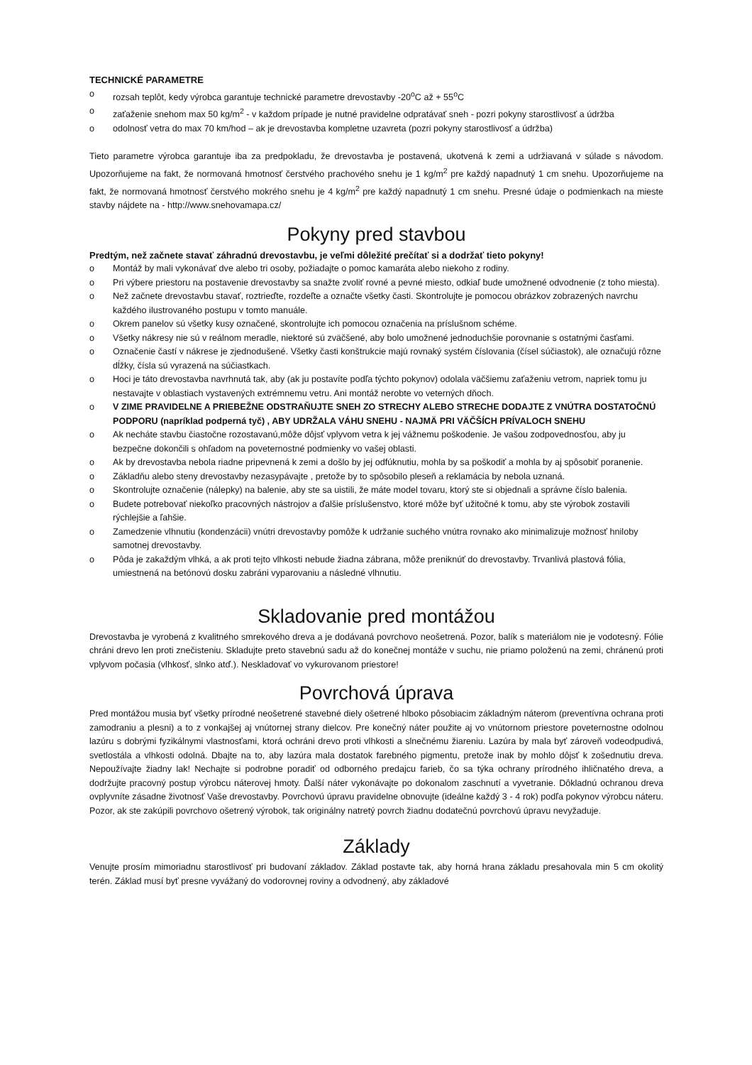TECHNICKÉ PARAMETRE
o rozsah teplôt, kedy výrobca garantuje technické parametre drevostavby -20<sup>o</sup>C až + 55<sup>o</sup>C
o zaťaženie snehom max 50 kg/m<sup>2</sup> - v každom prípade je nutné pravidelne odpratávať sneh - pozri pokyny starostlivosť a údržba
o odolnosť vetra do max 70 km/hod – ak je drevostavba kompletne uzavreta (pozri pokyny starostlivosť a údržba)
Tieto parametre výrobca garantuje iba za predpokladu, že drevostavba je postavená, ukotvená k zemi a udržiavaná v súlade s návodom. Upozorňujeme na fakt, že normovaná hmotnosť čerstvého prachového snehu je 1 kg/m<sup>2</sup> pre každý napadnutý 1 cm snehu. Upozorňujeme na fakt, že normovaná hmotnosť čerstvého mokrého snehu je 4 kg/m<sup>2</sup> pre každý napadnutý 1 cm snehu. Presné údaje o podmienkach na mieste stavby nájdete na - http://www.snehovamapa.cz/
Pokyny pred stavbou
Predtým, než začnete stavať záhradnú drevostavbu, je veľmi dôležité prečítať si a dodržať tieto pokyny!
o Montáž by mali vykonávať dve alebo tri osoby, požiadajte o pomoc kamaráta alebo niekoho z rodiny.
o Pri výbere priestoru na postavenie drevostavby sa snažte zvoliť rovné a pevné miesto, odkiaľ bude umožnené odvodnenie (z toho miesta).
o Než začnete drevostavbu stavať, roztrieďte, rozdeľte a označte všetky časti. Skontrolujte je pomocou obrázkov zobrazených navrchu každého ilustrovaného postupu v tomto manuále.
o Okrem panelov sú všetky kusy označené, skontrolujte ich pomocou označenia na príslušnom schéme.
o Všetky nákresy nie sú v reálnom meradle, niektoré sú zväčšené, aby bolo umožnené jednoduchšie porovnanie s ostatnými časťami.
o Označenie častí v nákrese je zjednodušené. Všetky časti konštrukcie majú rovnaký systém číslovania (čísel súčiastok), ale označujú rôzne dĺžky, čísla sú vyrazená na súčiastkach.
o Hoci je táto drevostavba navrhnutá tak, aby (ak ju postavíte podľa týchto pokynov) odolala väčšiemu zaťaženiu vetrom, napriek tomu ju nestavajte v oblastiach vystavených extrémnemu vetru. Ani montáž nerobte vo veterných dňoch.
o V ZIME PRAVIDELNE A PRIEBEŽNE ODSTRAŇUJTE SNEH ZO STRECHY ALEBO STRECHE DODAJTE Z VNÚTRA DOSTATOČNÚ PODPORU (napríklad podperná tyč) , ABY UDRŽALA VÁHU SNEHU - NAJMÄ PRI VÄČŠÍCH PRÍVALOCH SNEHU
o Ak necháte stavbu čiastočne rozostavanú,môže dôjsť vplyvom vetra k jej vážnemu poškodenie. Je vašou zodpovednosťou, aby ju bezpečne dokončili s ohľadom na poveternostné podmienky vo vašej oblasti.
o Ak by drevostavba nebola riadne pripevnená k zemi a došlo by jej odfúknutiu, mohla by sa poškodiť a mohla by aj spôsobiť poranenie.
o Základňu alebo steny drevostavby nezasypávajte , pretože by to spôsobilo pleseň a reklamácia by nebola uznaná.
o Skontrolujte označenie (nálepky) na balenie, aby ste sa uistili, že máte model tovaru, ktorý ste si objednali a správne číslo balenia.
o Budete potrebovať niekoľko pracovných nástrojov a ďalšie príslušenstvo, ktoré môže byť užitočné k tomu, aby ste výrobok zostavili rýchlejšie a ľahšie.
o Zamedzenie vlhnutiu (kondenzácii) vnútri drevostavby pomôže k udržanie suchého vnútra rovnako ako minimalizuje možnosť hniloby samotnej drevostavby.
o Pôda je zakaždým vlhká, a ak proti tejto vlhkosti nebude žiadna zábrana, môže preniknúť do drevostavby. Trvanlivá plastová fólia, umiestnená na betónovú dosku zabráni vyparovaniu a následné vlhnutiu.
Skladovanie pred montážou
Drevostavba je vyrobená z kvalitného smrekového dreva a je dodávaná povrchovo neošetrená. Pozor, balík s materiálom nie je vodotesný. Fólie chráni drevo len proti znečisteniu. Skladujte preto stavebnú sadu až do konečnej montáže v suchu, nie priamo položenú na zemi, chránenú proti vplyvom počasia (vlhkosť, slnko atď.). Neskladovať vo vykurovanom priestore!
Povrchová úprava
Pred montážou musia byť všetky prírodné neošetrené stavebné diely ošetrené hlboko pôsobiacim základným náterom (preventívna ochrana proti zamodraniu a plesni) a to z vonkajšej aj vnútornej strany dielcov. Pre konečný náter použite aj vo vnútornom priestore poveternostne odolnou lazúru s dobrými fyzikálnymi vlastnosťami, ktorá ochráni drevo proti vlhkosti a slnečnému žiareniu. Lazúra by mala byť zároveň vodeodpudivá, svetlostála a vlhkosti odolná. Dbajte na to, aby lazúra mala dostatok farebného pigmentu, pretože inak by mohlo dôjsť k zošednutiu dreva. Nepoužívajte žiadny lak! Nechajte si podrobne poradiť od odborného predajcu farieb, čo sa týka ochrany prírodného ihličnatého dreva, a dodržujte pracovný postup výrobcu náterovej hmoty. Ďalší náter vykonávajte po dokonalom zaschnutí a vyvetranie. Dôkladnú ochranou dreva ovplyvníte zásadne životnosť Vaše drevostavby. Povrchovú úpravu pravidelne obnovujte (ideálne každý 3 - 4 rok) podľa pokynov výrobcu náteru. Pozor, ak ste zakúpili povrchovo ošetrený výrobok, tak originálny natretý povrch žiadnu dodatečnú povrchovú úpravu nevyžaduje.
Základy
Venujte prosím mimoriadnu starostlivosť pri budovaní základov. Základ postavte tak, aby horná hrana základu presahovala min 5 cm okolitý terén. Základ musí byť presne vyvážaný do vodorovnej roviny a odvodnený, aby základové